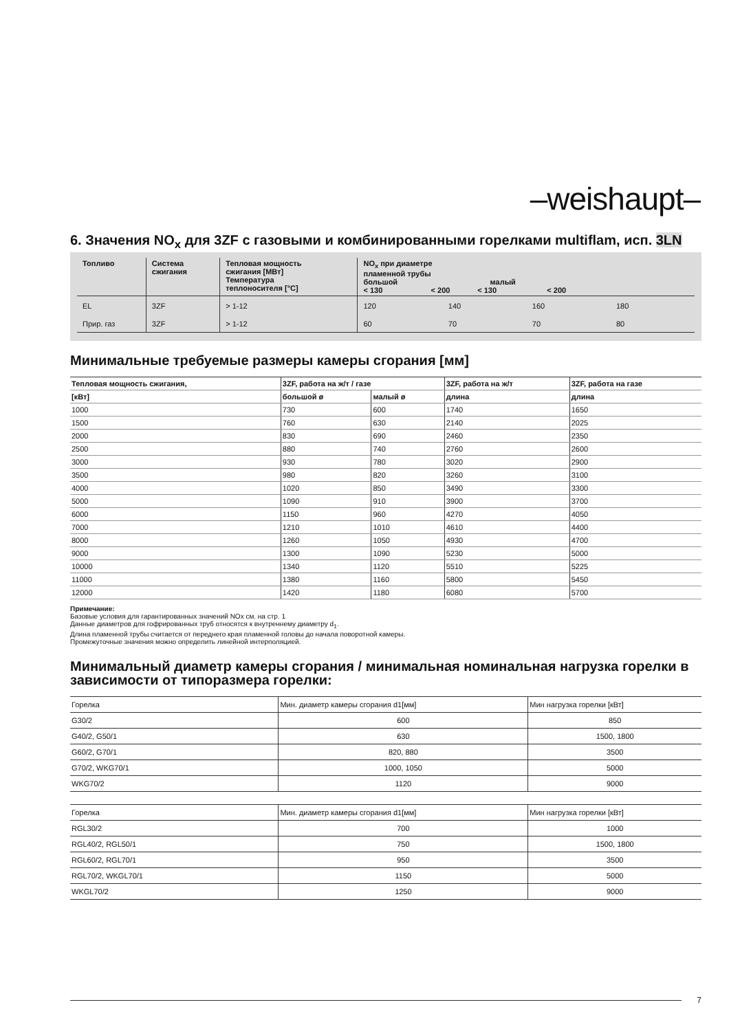–weishaupt–
6. Значения NO<sub>x</sub> для 3ZF с газовыми и комбинированными горелками multiflam, исп. 3LN
| Топливо | Система сжигания | Тепловая мощность сжигания [МВт] Температура теплоносителя [°C] | NO<sub>x</sub> при диаметре пламенной трубы большой малый < 130 < 200 < 130 < 200 | | | |
| --- | --- | --- | --- | --- | --- | --- |
| EL | 3ZF | > 1-12 | 120 | 140 | 160 | 180 |
| Прир. газ | 3ZF | > 1-12 | 60 | 70 | 70 | 80 |
Минимальные требуемые размеры камеры сгорания [мм]
| Тепловая мощность сжигания, | 3ZF, работа на ж/т / газе | | 3ZF, работа на ж/т | 3ZF, работа на газе |
| --- | --- | --- | --- | --- |
| [кВт] | большой ø | малый ø | длина | длина |
| 1000 | 730 | 600 | 1740 | 1650 |
| 1500 | 760 | 630 | 2140 | 2025 |
| 2000 | 830 | 690 | 2460 | 2350 |
| 2500 | 880 | 740 | 2760 | 2600 |
| 3000 | 930 | 780 | 3020 | 2900 |
| 3500 | 980 | 820 | 3260 | 3100 |
| 4000 | 1020 | 850 | 3490 | 3300 |
| 5000 | 1090 | 910 | 3900 | 3700 |
| 6000 | 1150 | 960 | 4270 | 4050 |
| 7000 | 1210 | 1010 | 4610 | 4400 |
| 8000 | 1260 | 1050 | 4930 | 4700 |
| 9000 | 1300 | 1090 | 5230 | 5000 |
| 10000 | 1340 | 1120 | 5510 | 5225 |
| 11000 | 1380 | 1160 | 5800 | 5450 |
| 12000 | 1420 | 1180 | 6080 | 5700 |
Примечание:
Базовые условия для гарантированных значений NOx см. на стр. 1
Данные диаметров для гофрированных труб относятся к внутреннему диаметру d<sub>1</sub>.
Длина пламенной трубы считается от переднего края пламенной головы до начала поворотной камеры.
Промежуточные значения можно определить линейной интерполяцией.
Минимальный диаметр камеры сгорания / минимальная номинальная нагрузка горелки в зависимости от типоразмера горелки:
| Горелка | Мин. диаметр камеры сгорания d1[мм] | Мин нагрузка горелки [кВт] |
| G30/2 | 600 | 850 |
| G40/2, G50/1 | 630 | 1500, 1800 |
| G60/2, G70/1 | 820, 880 | 3500 |
| G70/2, WKG70/1 | 1000, 1050 | 5000 |
| WKG70/2 | 1120 | 9000 |
| Горелка | Мин. диаметр камеры сгорания d1[мм] | Мин нагрузка горелки [кВт] |
| RGL30/2 | 700 | 1000 |
| RGL40/2, RGL50/1 | 750 | 1500, 1800 |
| RGL60/2, RGL70/1 | 950 | 3500 |
| RGL70/2, WKGL70/1 | 1150 | 5000 |
| WKGL70/2 | 1250 | 9000 |
7